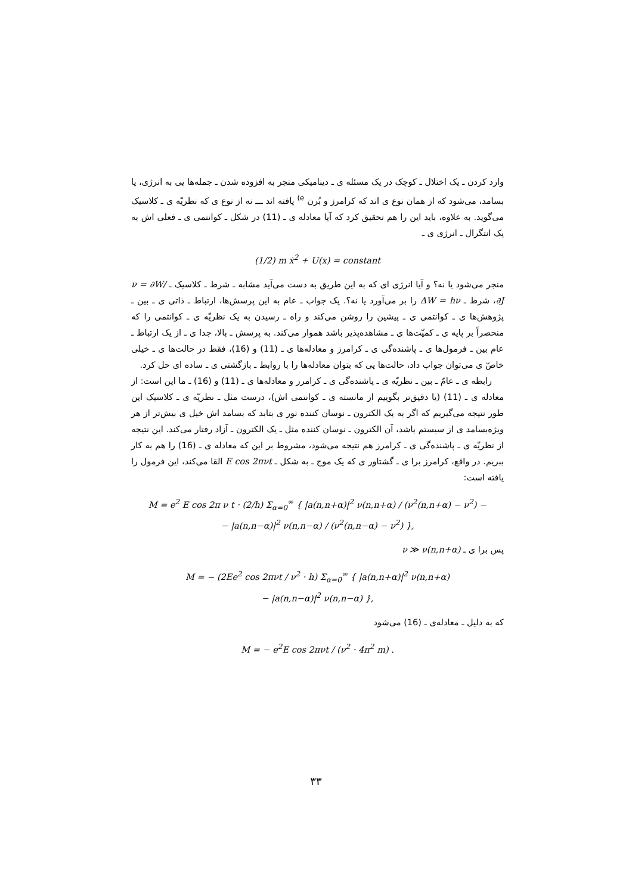وارد کردن ـ یک اختلال ـ کوچک در یک مسئله ی ـ دینامیکی منجر به افزوده شدن ـ جمله‌ها یی به انرژی، یا بسامد، می‌شود که از همان نوع ی اند که کرامرز و بُرن <sup>e)</sup> یافته اند ـــ نه از نوع ی که نظریّه ی ـ کلاسیک می‌گوید. به علاوه، باید این را هم تحقیق کرد که آیا معادله ی ـ (11) در شکل ـ کوانتمی ی ـ فعلی اش به یک انتگرال ـ انرژی ی ـ
(1/2) m ẋ<sup>2</sup> + U(x) = constant
منجر می‌شود یا نه؟ و آیا انرژی ای که به این طریق به دست می‌آید مشابه ـ شرط ـ کلاسیک ـ ν = ∂W/∂J، شرط ـ ΔW = hν را بر می‌آورد یا نه؟. یک جواب ـ عام به این پرسش‌ها، ارتباط ـ ذاتی ی ـ بین ـ پژوهش‌ها ی ـ کوانتمی ی ـ پیشین را روشن می‌کند و راه ـ رسیدن به یک نظریّه ی ـ کوانتمی را که منحصراً بر پایه ی ـ کمیّت‌ها ی ـ مشاهده‌پذیر باشد هموار می‌کند. به پرسش ـ بالا، جدا ی ـ از یک ارتباط ـ عام بین ـ فرمول‌ها ی ـ پاشنده‌گی ی ـ کرامرز و معادله‌ها ی ـ (11) و (16)، فقط در حالت‌ها ی ـ خیلی خاصّ ی می‌توان جواب داد، حالت‌ها یی که بتوان معادله‌ها را با روابط ـ بازگشتی ی ـ ساده ای حل کرد.
رابطه ی ـ عامّ ـ بین ـ نظریّه ی ـ پاشنده‌گی ی ـ کرامرز و معادله‌ها ی ـ (11) و (16) ـ ما این است: از معادله ی ـ (11) (یا دقیق‌تر بگوییم از مانسته ی ـ کوانتمی اش)، درست مثل ـ نظریّه ی ـ کلاسیک این طور نتیجه می‌گیریم که اگر به یک الکترون ـ نوسان کننده نور ی بتابد که بسامد اش خیل ی بیش‌تر از هر ویژه‌بسامد ی از سیستم باشد، آن الکترون ـ نوسان کننده مثل ـ یک الکترون ـ آزاد رفتار می‌کند. این نتیجه از نظریّه ی ـ پاشنده‌گی ی ـ کرامرز هم نتیجه می‌شود، مشروط بر این که معادله ی ـ (16) را هم به کار ببریم. در واقع، کرامرز برا ی ـ گشتاور ی که یک موج ـ به شکل ـ E cos 2πνt القا می‌کند، این فرمول را یافته است:
M = e<sup>2</sup> E cos 2π ν t · (2/h) Σ<sub>α=0</sub><sup>∞</sup> { |a(n,n+α)|<sup>2</sup> ν(n,n+α) / (ν<sup>2</sup>(n,n+α) − ν<sup>2</sup>) −
− |a(n,n−α)|<sup>2</sup> ν(n,n−α) / (ν<sup>2</sup>(n,n−α) − ν<sup>2</sup>) },
پس برا ی ـ ν ≫ ν(n,n+α)
M = − (2Ee<sup>2</sup> cos 2πνt / ν<sup>2</sup> · h) Σ<sub>α=0</sub><sup>∞</sup> { |a(n,n+α)|<sup>2</sup> ν(n,n+α)
− |a(n,n−α)|<sup>2</sup> ν(n,n−α) },
که به دلیل ـ معادله‌ی ـ (16) می‌شود
M = − e<sup>2</sup>E cos 2πνt / (ν<sup>2</sup> · 4π<sup>2</sup> m) .
۳۳